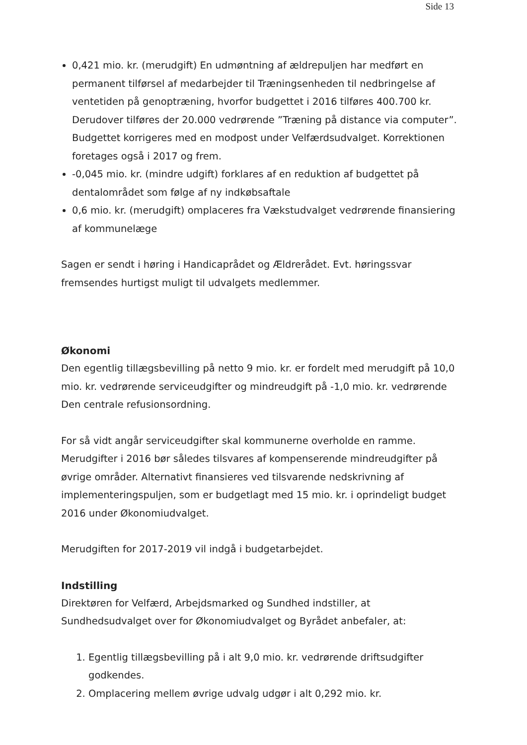Side 13
0,421 mio. kr. (merudgift) En udmøntning af ældrepuljen har medført en permanent tilførsel af medarbejder til Træningsenheden til nedbringelse af ventetiden på genoptræning, hvorfor budgettet i 2016 tilføres 400.700 kr. Derudover tilføres der 20.000 vedrørende ”Træning på distance via computer”. Budgettet korrigeres med en modpost under Velfærdsudvalget. Korrektionen foretages også i 2017 og frem.
-0,045 mio. kr. (mindre udgift) forklares af en reduktion af budgettet på dentalområdet som følge af ny indkøbsaftale
0,6 mio. kr. (merudgift) omplaceres fra Vækstudvalget vedrørende finansiering af kommunelæge
Sagen er sendt i høring i Handicaprådet og Ældrerådet. Evt. høringssvar fremsendes hurtigst muligt til udvalgets medlemmer.
Økonomi
Den egentlig tillægsbevilling på netto 9 mio. kr. er fordelt med merudgift på 10,0 mio. kr. vedrørende serviceudgifter og mindreudgift på -1,0 mio. kr. vedrørende Den centrale refusionsordning.
For så vidt angår serviceudgifter skal kommunerne overholde en ramme. Merudgifter i 2016 bør således tilsvares af kompenserende mindreudgifter på øvrige områder. Alternativt finansieres ved tilsvarende nedskrivning af implementeringspuljen, som er budgetlagt med 15 mio. kr. i oprindeligt budget 2016 under Økonomiudvalget.
Merudgiften for 2017-2019 vil indgå i budgetarbejdet.
Indstilling
Direktøren for Velfærd, Arbejdsmarked og Sundhed indstiller, at Sundhedsudvalget over for Økonomiudvalget og Byrådet anbefaler, at:
1. Egentlig tillægsbevilling på i alt 9,0 mio. kr. vedrørende driftsudgifter godkendes.
2. Omplacering mellem øvrige udvalg udgør i alt 0,292 mio. kr.